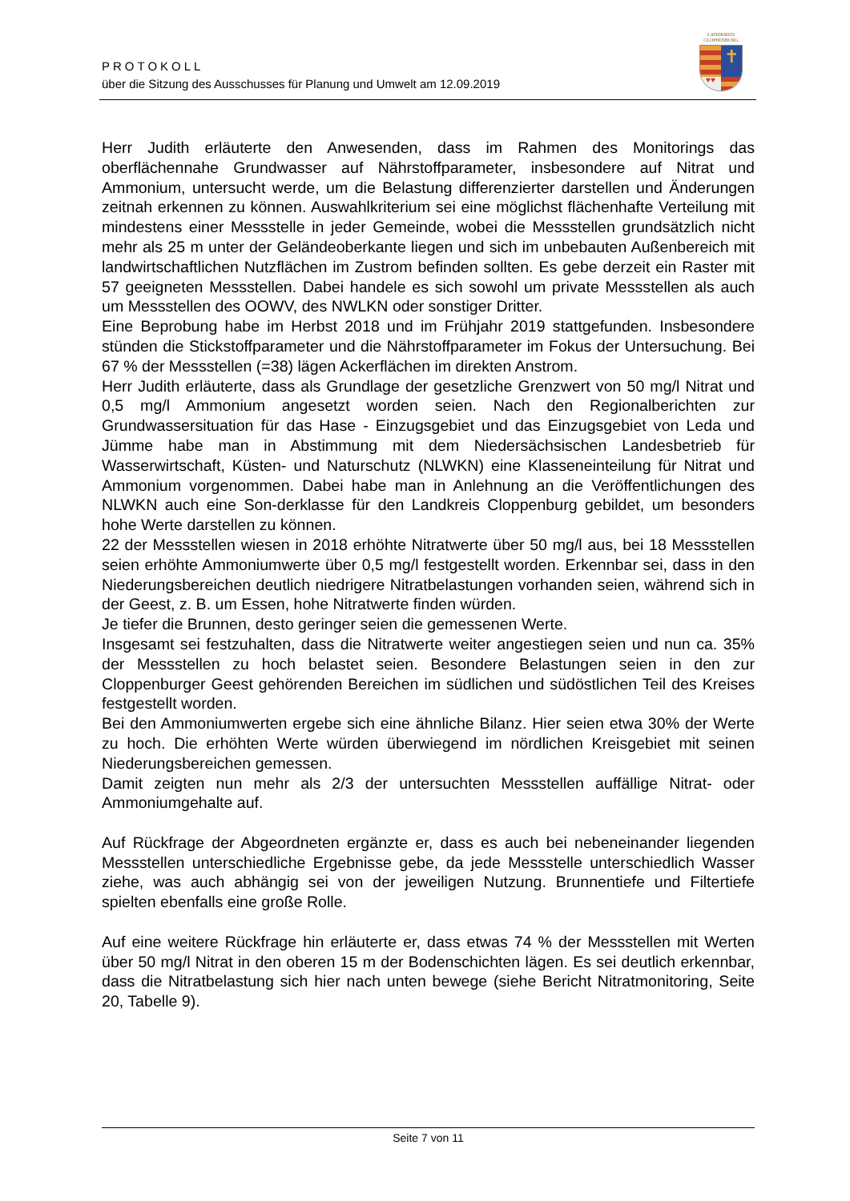PROTOKOLL
über die Sitzung des Ausschusses für Planung und Umwelt am 12.09.2019
LANDKREIS
CLOPPENBURG
✝
♥♥
Herr Judith erläuterte den Anwesenden, dass im Rahmen des Monitorings das oberflächennahe Grundwasser auf Nährstoffparameter, insbesondere auf Nitrat und Ammonium, untersucht werde, um die Belastung differenzierter darstellen und Änderungen zeitnah erkennen zu können. Auswahlkriterium sei eine möglichst flächenhafte Verteilung mit mindestens einer Messstelle in jeder Gemeinde, wobei die Messstellen grundsätzlich nicht mehr als 25 m unter der Geländeoberkante liegen und sich im unbebauten Außenbereich mit landwirtschaftlichen Nutzflächen im Zustrom befinden sollten. Es gebe derzeit ein Raster mit 57 geeigneten Messstellen. Dabei handele es sich sowohl um private Messstellen als auch um Messstellen des OOWV, des NWLKN oder sonstiger Dritter.
Eine Beprobung habe im Herbst 2018 und im Frühjahr 2019 stattgefunden. Insbesondere stünden die Stickstoffparameter und die Nährstoffparameter im Fokus der Untersuchung. Bei 67 % der Messstellen (=38) lägen Ackerflächen im direkten Anstrom.
Herr Judith erläuterte, dass als Grundlage der gesetzliche Grenzwert von 50 mg/l Nitrat und 0,5 mg/l Ammonium angesetzt worden seien. Nach den Regionalberichten zur Grundwassersituation für das Hase - Einzugsgebiet und das Einzugsgebiet von Leda und Jümme habe man in Abstimmung mit dem Niedersächsischen Landesbetrieb für Wasserwirtschaft, Küsten- und Naturschutz (NLWKN) eine Klasseneinteilung für Nitrat und Ammonium vorgenommen. Dabei habe man in Anlehnung an die Veröffentlichungen des NLWKN auch eine Son-derklasse für den Landkreis Cloppenburg gebildet, um besonders hohe Werte darstellen zu können.
22 der Messstellen wiesen in 2018 erhöhte Nitratwerte über 50 mg/l aus, bei 18 Messstellen seien erhöhte Ammoniumwerte über 0,5 mg/l festgestellt worden. Erkennbar sei, dass in den Niederungsbereichen deutlich niedrigere Nitratbelastungen vorhanden seien, während sich in der Geest, z. B. um Essen, hohe Nitratwerte finden würden.
Je tiefer die Brunnen, desto geringer seien die gemessenen Werte.
Insgesamt sei festzuhalten, dass die Nitratwerte weiter angestiegen seien und nun ca. 35% der Messstellen zu hoch belastet seien. Besondere Belastungen seien in den zur Cloppenburger Geest gehörenden Bereichen im südlichen und südöstlichen Teil des Kreises festgestellt worden.
Bei den Ammoniumwerten ergebe sich eine ähnliche Bilanz. Hier seien etwa 30% der Werte zu hoch. Die erhöhten Werte würden überwiegend im nördlichen Kreisgebiet mit seinen Niederungsbereichen gemessen.
Damit zeigten nun mehr als 2/3 der untersuchten Messstellen auffällige Nitrat- oder Ammoniumgehalte auf.
Auf Rückfrage der Abgeordneten ergänzte er, dass es auch bei nebeneinander liegenden Messstellen unterschiedliche Ergebnisse gebe, da jede Messstelle unterschiedlich Wasser ziehe, was auch abhängig sei von der jeweiligen Nutzung. Brunnentiefe und Filtertiefe spielten ebenfalls eine große Rolle.
Auf eine weitere Rückfrage hin erläuterte er, dass etwas 74 % der Messstellen mit Werten über 50 mg/l Nitrat in den oberen 15 m der Bodenschichten lägen. Es sei deutlich erkennbar, dass die Nitratbelastung sich hier nach unten bewege (siehe Bericht Nitratmonitoring, Seite 20, Tabelle 9).
Seite 7 von 11